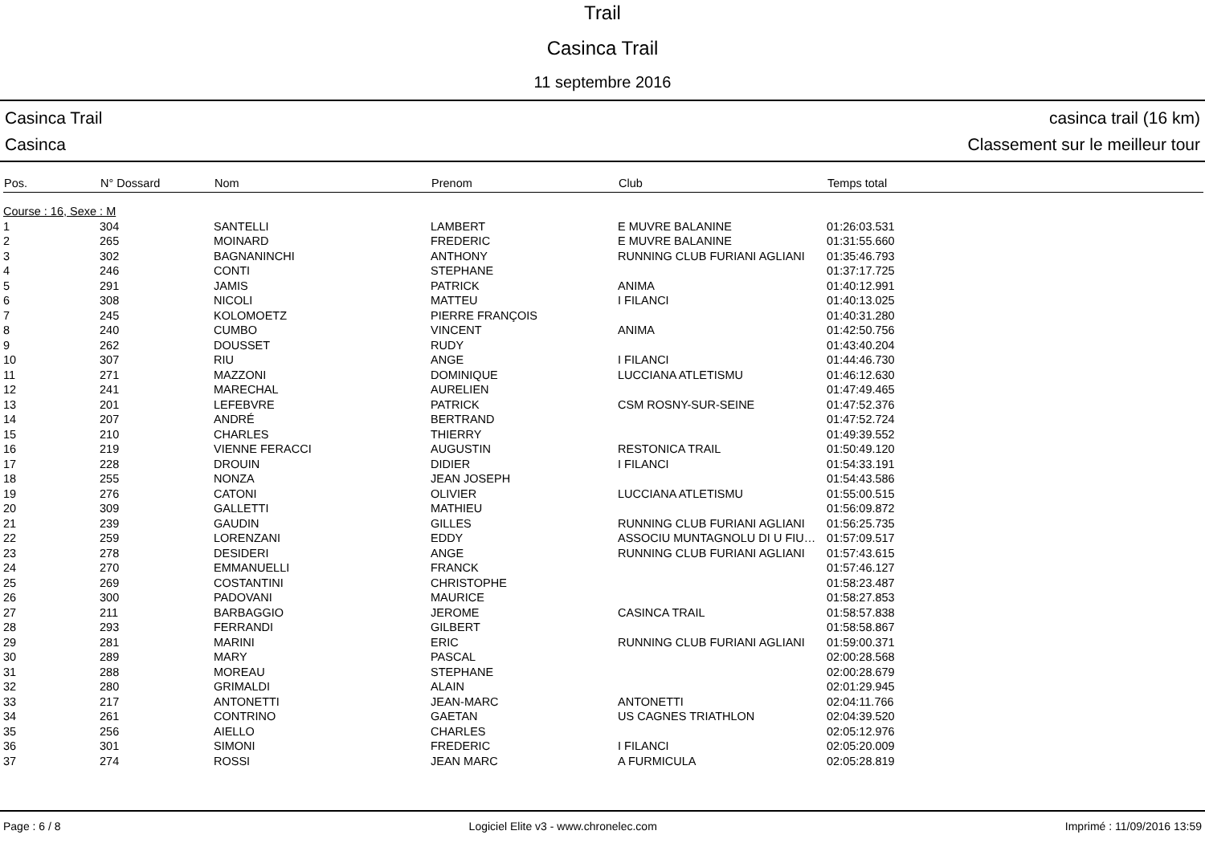Trail
Casinca Trail
11 septembre 2016
Casinca Trail
Casinca
casinca trail (16 km)
Classement sur le meilleur tour
| Pos. | N° Dossard | Nom | Prenom | Club | Temps total |
| --- | --- | --- | --- | --- | --- |
| Course : 16, Sexe : M | | | | | |
| 1 | 304 | SANTELLI | LAMBERT | E MUVRE BALANINE | 01:26:03.531 |
| 2 | 265 | MOINARD | FREDERIC | E MUVRE BALANINE | 01:31:55.660 |
| 3 | 302 | BAGNANINCHI | ANTHONY | RUNNING CLUB FURIANI AGLIANI | 01:35:46.793 |
| 4 | 246 | CONTI | STEPHANE | | 01:37:17.725 |
| 5 | 291 | JAMIS | PATRICK | ANIMA | 01:40:12.991 |
| 6 | 308 | NICOLI | MATTEU | I FILANCI | 01:40:13.025 |
| 7 | 245 | KOLOMOETZ | PIERRE FRANÇOIS | | 01:40:31.280 |
| 8 | 240 | CUMBO | VINCENT | ANIMA | 01:42:50.756 |
| 9 | 262 | DOUSSET | RUDY | | 01:43:40.204 |
| 10 | 307 | RIU | ANGE | I FILANCI | 01:44:46.730 |
| 11 | 271 | MAZZONI | DOMINIQUE | LUCCIANA ATLETISMU | 01:46:12.630 |
| 12 | 241 | MARECHAL | AURELIEN | | 01:47:49.465 |
| 13 | 201 | LEFEBVRE | PATRICK | CSM ROSNY-SUR-SEINE | 01:47:52.376 |
| 14 | 207 | ANDRÉ | BERTRAND | | 01:47:52.724 |
| 15 | 210 | CHARLES | THIERRY | | 01:49:39.552 |
| 16 | 219 | VIENNE FERACCI | AUGUSTIN | RESTONICA TRAIL | 01:50:49.120 |
| 17 | 228 | DROUIN | DIDIER | I FILANCI | 01:54:33.191 |
| 18 | 255 | NONZA | JEAN JOSEPH | | 01:54:43.586 |
| 19 | 276 | CATONI | OLIVIER | LUCCIANA ATLETISMU | 01:55:00.515 |
| 20 | 309 | GALLETTI | MATHIEU | | 01:56:09.872 |
| 21 | 239 | GAUDIN | GILLES | RUNNING CLUB FURIANI AGLIANI | 01:56:25.735 |
| 22 | 259 | LORENZANI | EDDY | ASSOCIU MUNTAGNOLU DI U FIU… | 01:57:09.517 |
| 23 | 278 | DESIDERI | ANGE | RUNNING CLUB FURIANI AGLIANI | 01:57:43.615 |
| 24 | 270 | EMMANUELLI | FRANCK | | 01:57:46.127 |
| 25 | 269 | COSTANTINI | CHRISTOPHE | | 01:58:23.487 |
| 26 | 300 | PADOVANI | MAURICE | | 01:58:27.853 |
| 27 | 211 | BARBAGGIO | JEROME | CASINCA TRAIL | 01:58:57.838 |
| 28 | 293 | FERRANDI | GILBERT | | 01:58:58.867 |
| 29 | 281 | MARINI | ERIC | RUNNING CLUB FURIANI AGLIANI | 01:59:00.371 |
| 30 | 289 | MARY | PASCAL | | 02:00:28.568 |
| 31 | 288 | MOREAU | STEPHANE | | 02:00:28.679 |
| 32 | 280 | GRIMALDI | ALAIN | | 02:01:29.945 |
| 33 | 217 | ANTONETTI | JEAN-MARC | ANTONETTI | 02:04:11.766 |
| 34 | 261 | CONTRINO | GAETAN | US CAGNES TRIATHLON | 02:04:39.520 |
| 35 | 256 | AIELLO | CHARLES | | 02:05:12.976 |
| 36 | 301 | SIMONI | FREDERIC | I FILANCI | 02:05:20.009 |
| 37 | 274 | ROSSI | JEAN MARC | A FURMICULA | 02:05:28.819 |
Page : 6 / 8 Logiciel Elite v3 - www.chronelec.com Imprimé : 11/09/2016 13:59